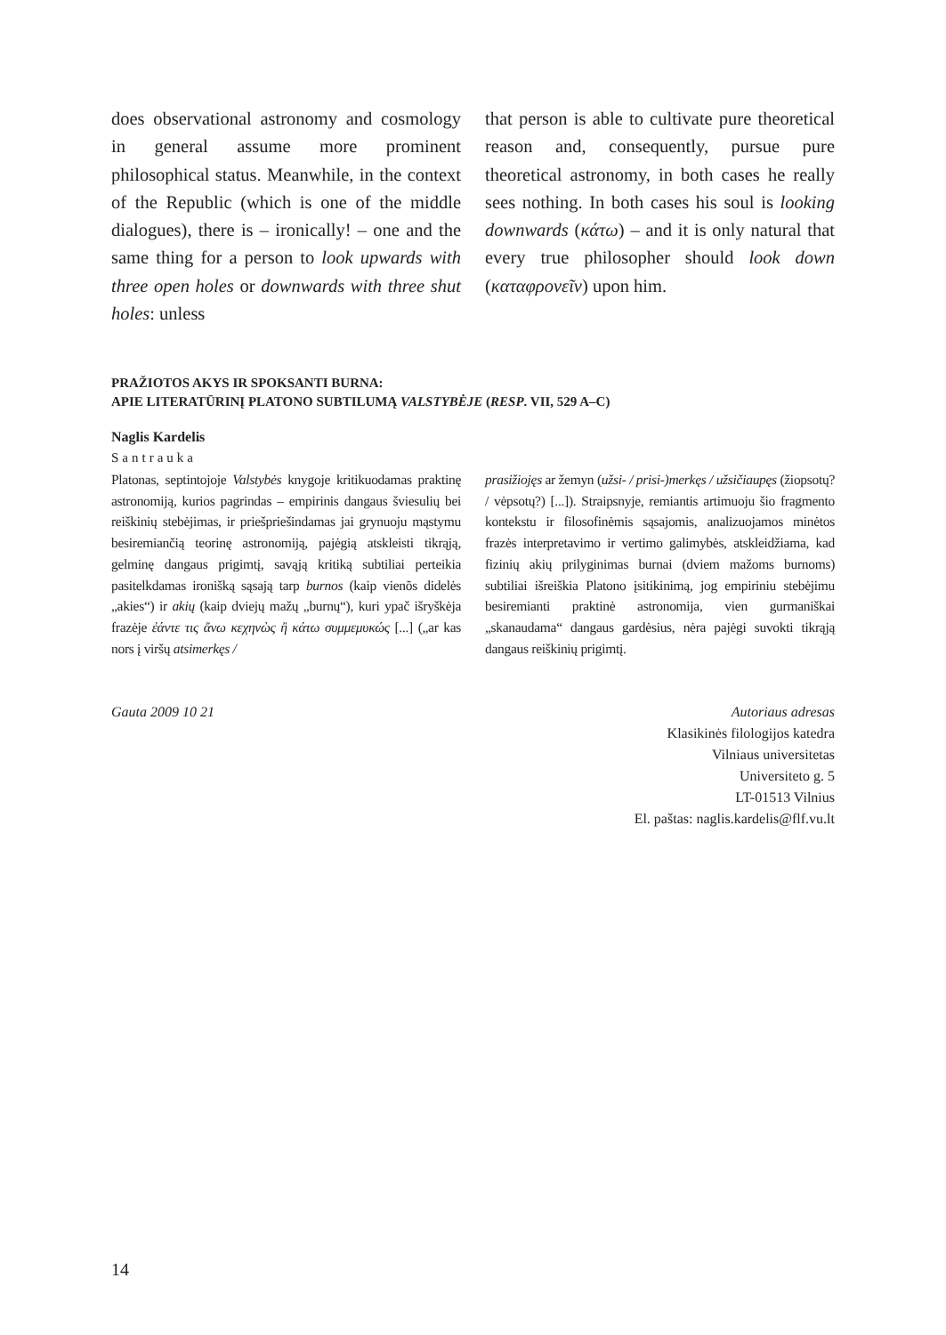does observational astronomy and cosmology in general assume more prominent philosophical status. Meanwhile, in the context of the Republic (which is one of the middle dialogues), there is – ironically! – one and the same thing for a person to look upwards with three open holes or downwards with three shut holes: unless
that person is able to cultivate pure theoretical reason and, consequently, pursue pure theoretical astronomy, in both cases he really sees nothing. In both cases his soul is looking downwards (κάτω) – and it is only natural that every true philosopher should look down (καταφρονεῖν) upon him.
PRAŽIOTOS AKYS IR SPOKSANTI BURNA:
APIE LITERATŪRINĮ PLATONO SUBTILUMĄ VALSTYBĖJE (RESP. VII, 529 A–C)
Naglis Kardelis
Santrauka
Platonas, septintojoje Valstybės knygoje kritikuodamas praktinę astronomiją, kurios pagrindas – empirinis dangaus šviesulių bei reiškinių stebėjimas, ir priešpriešindamas jai grynuoju mąstymu besiremiančią teorinę astronomiją, pajėgią atskleisti tikrąją, gelminę dangaus prigimtį, savąją kritiką subtiliai perteikia pasitelkdamas ironišką sąsają tarp burnos (kaip vienõs didelės „akies“) ir akių (kaip dviejų mažų „burnų“), kuri ypač išryškėja frazėje ἐάντε τις ἄνω κεχηνὼς ἢ κάτω συμμεμυκώς [...] („ar kas nors į viršų atsimerkęs /
prasižiojęs ar žemyn (užsi- / prisi-)merkęs / užsičiaupęs (žiopsotų? / vėpsotų?) [...]). Straipsnyje, remiantis artimuoju šio fragmento kontekstu ir filosofinėmis sąsajomis, analizuojamos minėtos frazės interpretavimo ir vertimo galimybės, atskleidžiama, kad fizinių akių prilyginimas burnai (dviem mažoms burnoms) subtiliai išreiškia Platono įsitikinimą, jog empiriniu stebėjimu besiremianti praktinė astronomija, vien gurmaniškai „skanaudama“ dangaus gardėsius, nėra pajėgi suvokti tikrąją dangaus reiškinių prigimtį.
Gauta 2009 10 21 Autoriaus adresas
Klasikinės filologijos katedra
Vilniaus universitetas
Universiteto g. 5
LT-01513 Vilnius
El. paštas: naglis.kardelis@flf.vu.lt
14